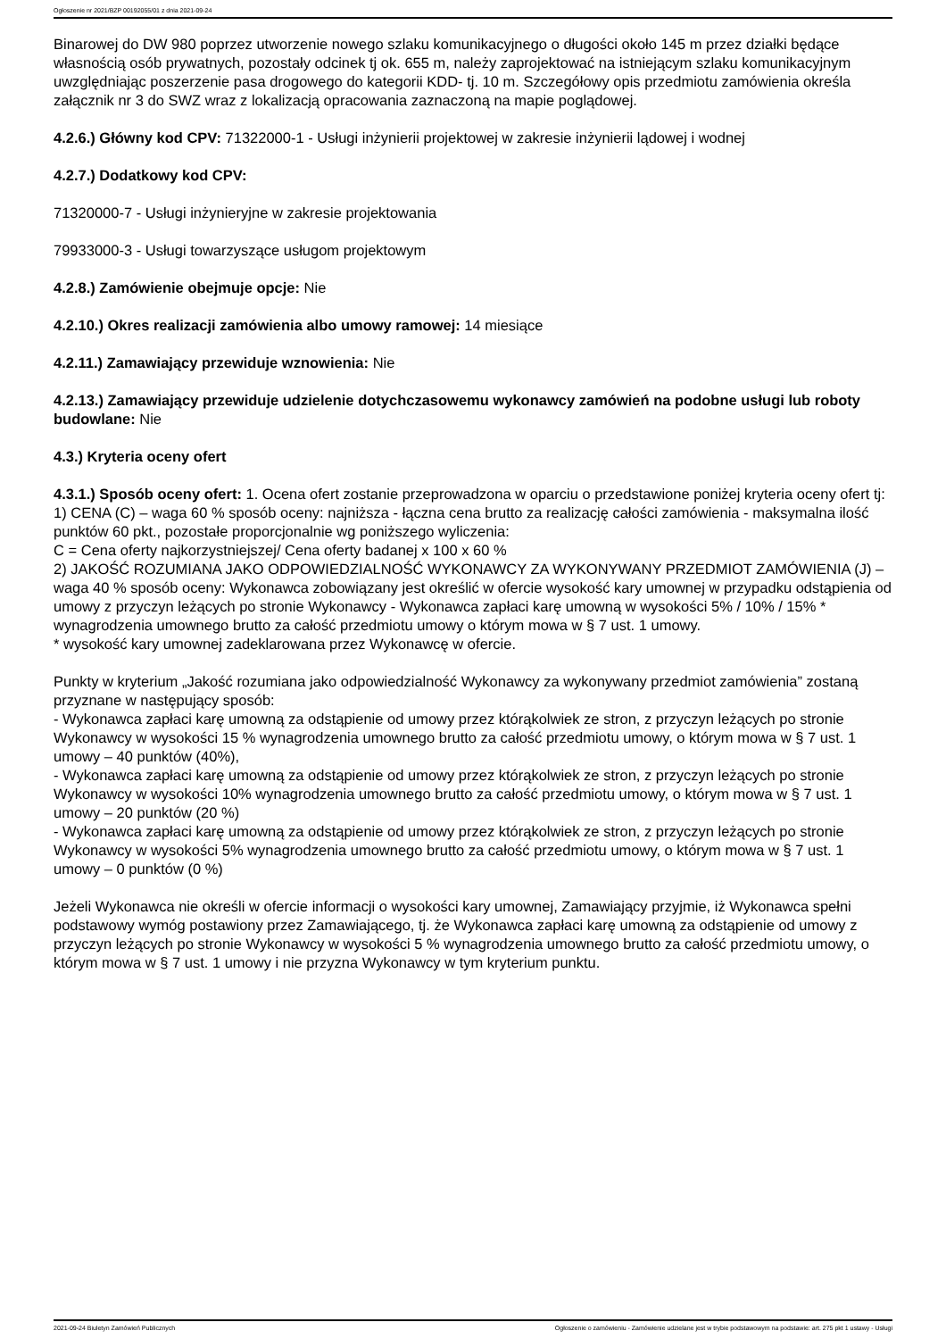Ogłoszenie nr 2021/BZP 00192055/01 z dnia 2021-09-24
Binarowej do DW 980 poprzez utworzenie nowego szlaku komunikacyjnego o długości około 145 m przez działki będące własnością osób prywatnych, pozostały odcinek tj ok. 655 m, należy zaprojektować na istniejącym szlaku komunikacyjnym uwzględniając poszerzenie pasa drogowego do kategorii KDD- tj. 10 m. Szczegółowy opis przedmiotu zamówienia określa załącznik nr 3 do SWZ wraz z lokalizacją opracowania zaznaczoną na mapie poglądowej.
4.2.6.) Główny kod CPV: 71322000-1 - Usługi inżynierii projektowej w zakresie inżynierii lądowej i wodnej
4.2.7.) Dodatkowy kod CPV:
71320000-7 - Usługi inżynieryjne w zakresie projektowania
79933000-3 - Usługi towarzyszące usługom projektowym
4.2.8.) Zamówienie obejmuje opcje: Nie
4.2.10.) Okres realizacji zamówienia albo umowy ramowej: 14 miesiące
4.2.11.) Zamawiający przewiduje wznowienia: Nie
4.2.13.) Zamawiający przewiduje udzielenie dotychczasowemu wykonawcy zamówień na podobne usługi lub roboty budowlane: Nie
4.3.) Kryteria oceny ofert
4.3.1.) Sposób oceny ofert: 1. Ocena ofert zostanie przeprowadzona w oparciu o przedstawione poniżej kryteria oceny ofert tj:
1) CENA (C) – waga 60 % sposób oceny: najniższa - łączna cena brutto za realizację całości zamówienia - maksymalna ilość punktów 60 pkt., pozostałe proporcjonalnie wg poniższego wyliczenia:
C = Cena oferty najkorzystniejszej/ Cena oferty badanej x 100 x 60 %
2) JAKOŚĆ ROZUMIANA JAKO ODPOWIEDZIALNOŚĆ WYKONAWCY ZA WYKONYWANY PRZEDMIOT ZAMÓWIENIA (J) – waga 40 % sposób oceny: Wykonawca zobowiązany jest określić w ofercie wysokość kary umownej w przypadku odstąpienia od umowy z przyczyn leżących po stronie Wykonawcy - Wykonawca zapłaci karę umowną w wysokości 5% / 10% / 15% * wynagrodzenia umownego brutto za całość przedmiotu umowy o którym mowa w § 7 ust. 1 umowy.
* wysokość kary umownej zadeklarowana przez Wykonawcę w ofercie.
Punkty w kryterium „Jakość rozumiana jako odpowiedzialność Wykonawcy za wykonywany przedmiot zamówienia” zostaną przyznane w następujący sposób:
- Wykonawca zapłaci karę umowną za odstąpienie od umowy przez którąkolwiek ze stron, z przyczyn leżących po stronie Wykonawcy w wysokości 15 % wynagrodzenia umownego brutto za całość przedmiotu umowy, o którym mowa w § 7 ust. 1 umowy – 40 punktów (40%),
- Wykonawca zapłaci karę umowną za odstąpienie od umowy przez którąkolwiek ze stron, z przyczyn leżących po stronie Wykonawcy w wysokości 10% wynagrodzenia umownego brutto za całość przedmiotu umowy, o którym mowa w § 7 ust. 1 umowy – 20 punktów (20 %)
- Wykonawca zapłaci karę umowną za odstąpienie od umowy przez którąkolwiek ze stron, z przyczyn leżących po stronie Wykonawcy w wysokości 5% wynagrodzenia umownego brutto za całość przedmiotu umowy, o którym mowa w § 7 ust. 1 umowy – 0 punktów (0 %)
Jeżeli Wykonawca nie określi w ofercie informacji o wysokości kary umownej, Zamawiający przyjmie, iż Wykonawca spełni podstawowy wymóg postawiony przez Zamawiającego, tj. że Wykonawca zapłaci karę umowną za odstąpienie od umowy z przyczyn leżących po stronie Wykonawcy w wysokości 5 % wynagrodzenia umownego brutto za całość przedmiotu umowy, o którym mowa w § 7 ust. 1 umowy i nie przyzna Wykonawcy w tym kryterium punktu.
2021-09-24 Biuletyn Zamówień Publicznych Ogłoszenie o zamówieniu - Zamówienie udzielane jest w trybie podstawowym na podstawie: art. 275 pkt 1 ustawy - Usługi